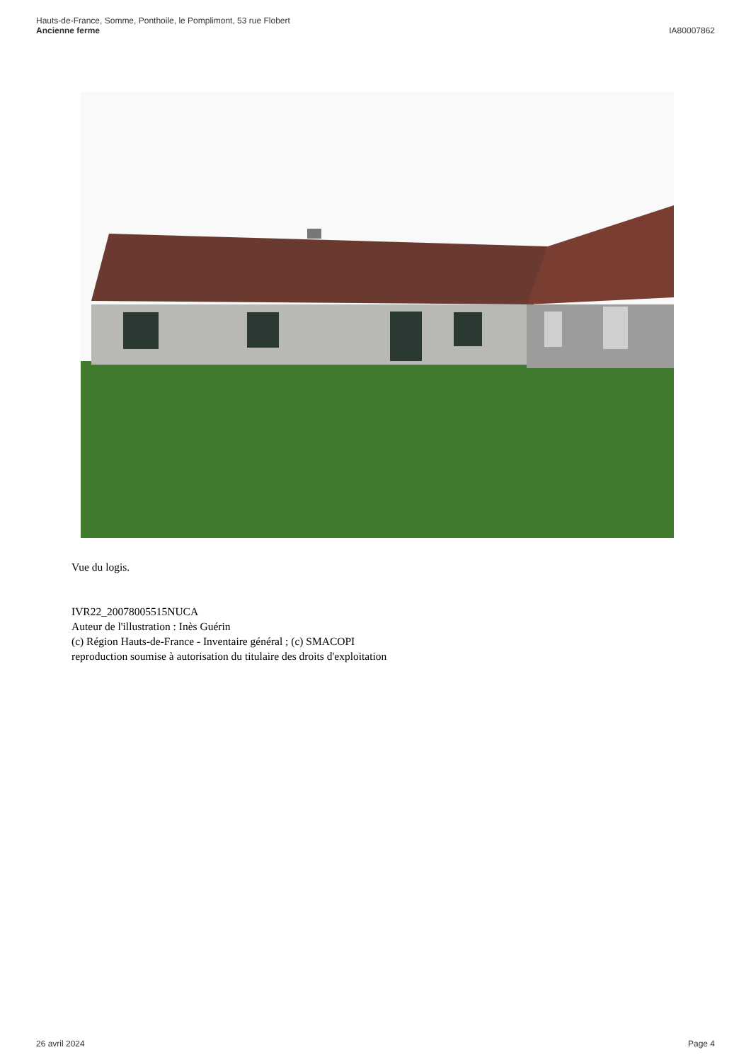Hauts-de-France, Somme, Ponthoile, le Pomplimont, 53 rue Flobert
Ancienne ferme
IA80007862
Vue du logis.
IVR22_20078005515NUCA
Auteur de l'illustration : Inès Guérin
(c) Région Hauts-de-France - Inventaire général ; (c) SMACOPI
reproduction soumise à autorisation du titulaire des droits d'exploitation
26 avril 2024 Page 4